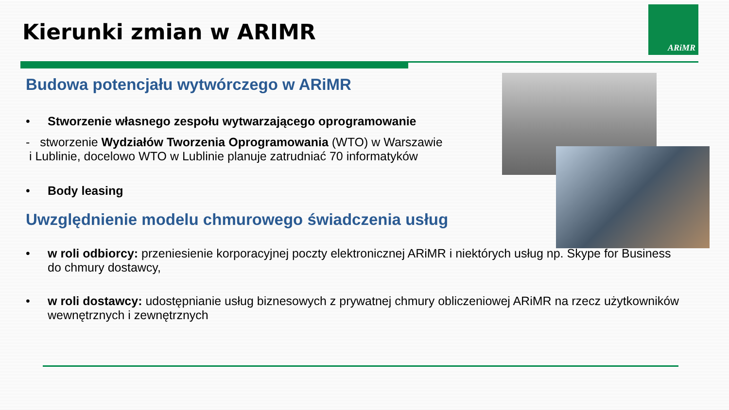Kierunki zmian w ARIMR
ARiMR
Budowa potencjału wytwórczego w ARiMR
• Stworzenie własnego zespołu wytwarzającego oprogramowanie
- stworzenie Wydziałów Tworzenia Oprogramowania (WTO) w Warszawie
i Lublinie, docelowo WTO w Lublinie planuje zatrudniać 70 informatyków
• Body leasing
Uwzględnienie modelu chmurowego świadczenia usług
• w roli odbiorcy: przeniesienie korporacyjnej poczty elektronicznej ARiMR i niektórych usług np. Skype for Business do chmury dostawcy,
• w roli dostawcy: udostępnianie usług biznesowych z prywatnej chmury obliczeniowej ARiMR na rzecz użytkowników wewnętrznych i zewnętrznych